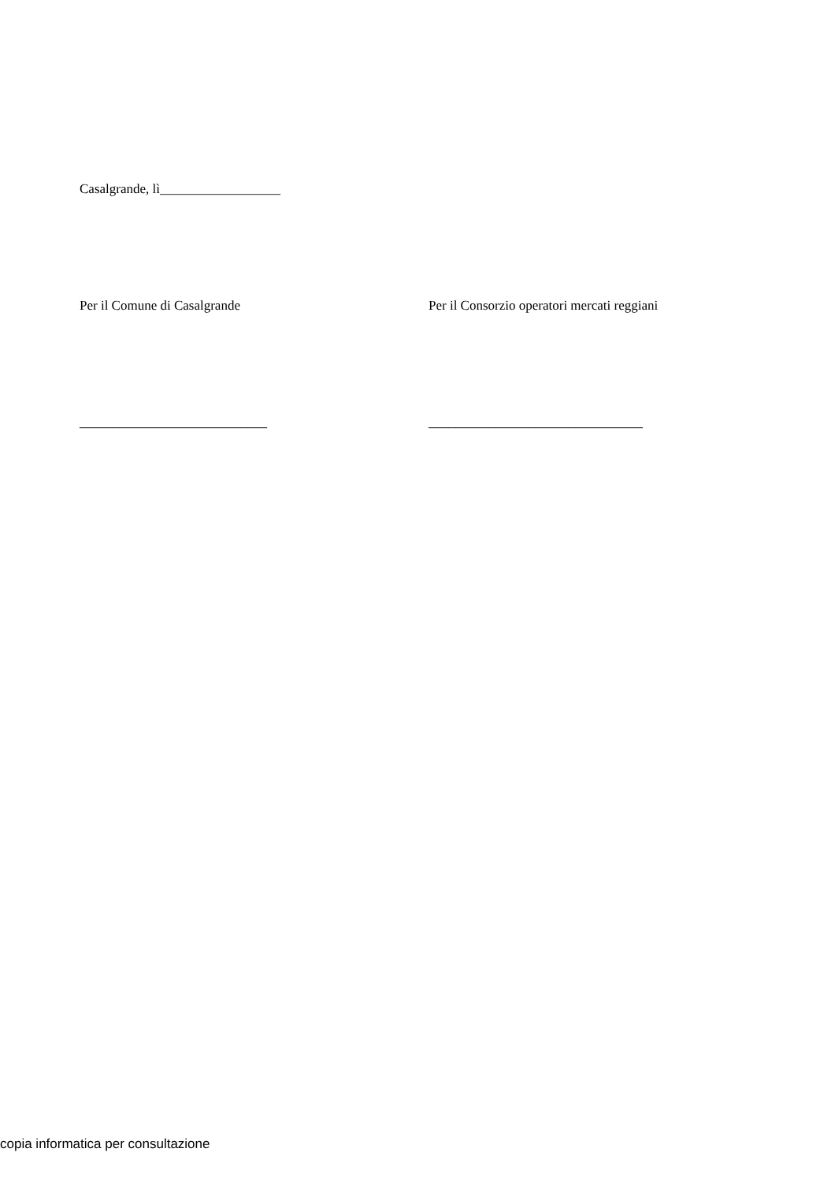Casalgrande, lì__________________
Per il Comune di Casalgrande Per il Consorzio operatori mercati reggiani
____________________________ ________________________________
copia informatica per consultazione